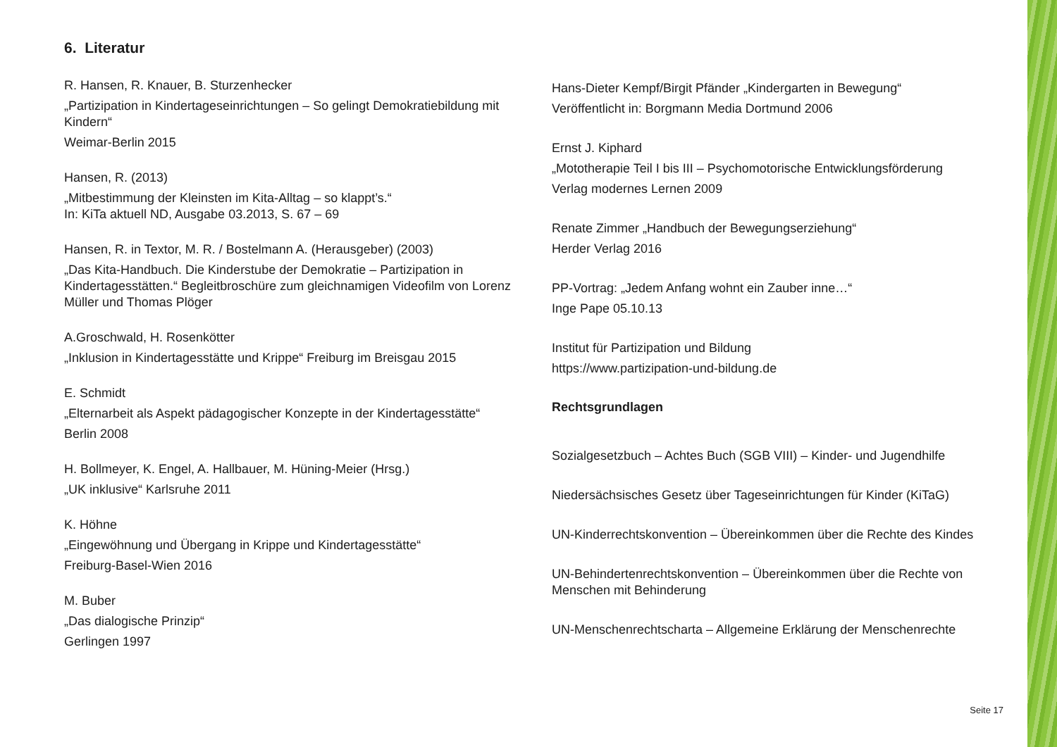6. Literatur
R. Hansen, R. Knauer, B. Sturzenhecker
„Partizipation in Kindertageseinrichtungen – So gelingt Demokratiebildung mit Kindern“Weimar-Berlin 2015
Hansen, R. (2013)
„Mitbestimmung der Kleinsten im Kita-Alltag – so klappt’s.“
In: KiTa aktuell ND, Ausgabe 03.2013, S. 67 – 69
Hansen, R. in Textor, M. R. / Bostelmann A. (Herausgeber) (2003)
„Das Kita-Handbuch. Die Kinderstube der Demokratie – Partizipation in Kindertagesstätten.“ Begleitbroschüre zum gleichnamigen Videofilm von Lorenz Müller und Thomas Plöger
A.Groschwald, H. Rosenkötter
„Inklusion in Kindertagesstätte und Krippe“ Freiburg im Breisgau 2015
E. Schmidt
„Elternarbeit als Aspekt pädagogischer Konzepte in der Kindertagesstätte“Berlin 2008
H. Bollmeyer, K. Engel, A. Hallbauer, M. Hüning-Meier (Hrsg.)
„UK inklusive“ Karlsruhe 2011
K. Höhne
„Eingewöhnung und Übergang in Krippe und Kindertagesstätte“Freiburg-Basel-Wien 2016
M. Buber
„Das dialogische Prinzip“Gerlingen 1997
Hans-Dieter Kempf/Birgit Pfänder „Kindergarten in Bewegung“Veröffentlicht in: Borgmann Media Dortmund 2006
Ernst J. Kiphard
„Mototherapie Teil I bis III – Psychomotorische Entwicklungsförderung
Verlag modernes Lernen 2009
Renate Zimmer „Handbuch der Bewegungserziehung“Herder Verlag 2016
PP-Vortrag: „Jedem Anfang wohnt ein Zauber inne…“Inge Pape 05.10.13
Institut für Partizipation und Bildung
https://www.partizipation-und-bildung.de
Rechtsgrundlagen
Sozialgesetzbuch – Achtes Buch (SGB VIII) – Kinder- und Jugendhilfe
Niedersächsisches Gesetz über Tageseinrichtungen für Kinder (KiTaG)
UN-Kinderrechtskonvention – Übereinkommen über die Rechte des Kindes
UN-Behindertenrechtskonvention – Übereinkommen über die Rechte von Menschen mit Behinderung
UN-Menschenrechtscharta – Allgemeine Erklärung der Menschenrechte
Seite 17